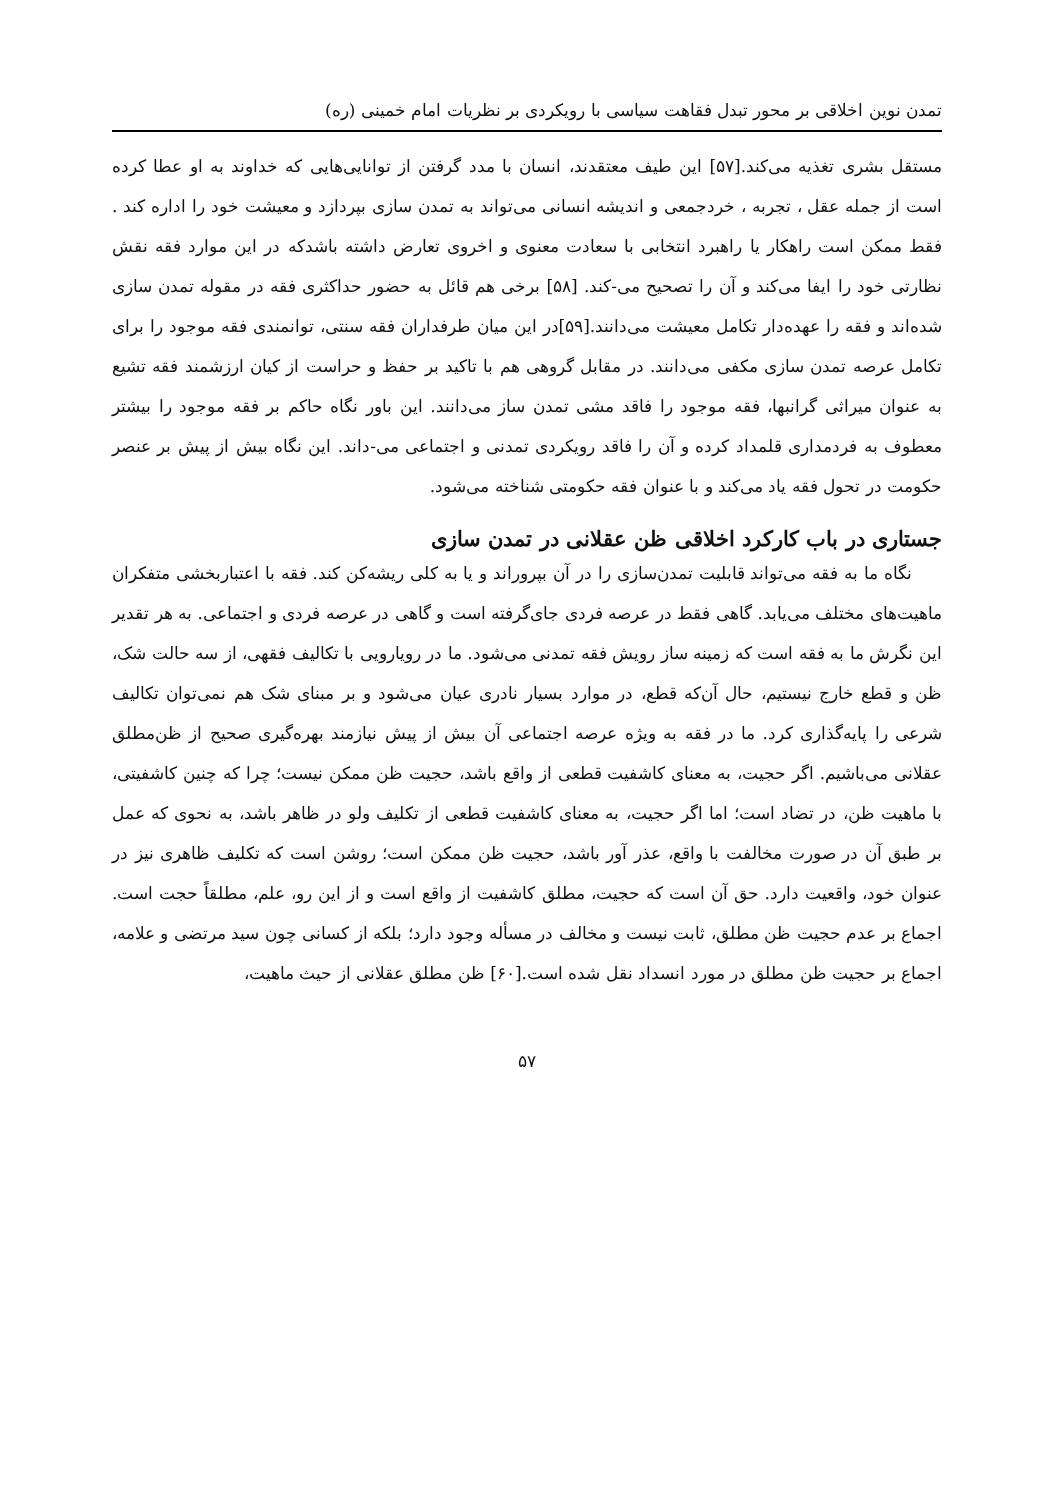تمدن نوین اخلاقی بر محور تبدل فقاهت سیاسی با رویکردی بر نظریات امام خمینی (ره)
مستقل بشری تغذیه می‌کند.[۵۷] این طیف معتقدند، انسان با مدد گرفتن از توانایی‌هایی که خداوند به او عطا کرده است از جمله عقل ، تجربه ، خردجمعی و اندیشه انسانی می‌تواند به تمدن سازی بپردازد و معیشت خود را اداره کند . فقط ممکن است راهکار یا راهبرد انتخابی با سعادت معنوی و اخروی تعارض داشته باشدکه در این موارد فقه نقش نظارتی خود را ایفا می‌کند و آن را تصحیح می-کند. [۵۸] برخی هم قائل به حضور حداکثری فقه در مقوله تمدن سازی شده‌اند و فقه را عهده‌دار تکامل معیشت می‌دانند.[۵۹]در این میان طرفداران فقه سنتی، توانمندی فقه موجود را برای تکامل عرصه تمدن سازی مکفی می‌دانند. در مقابل گروهی هم با تاکید بر حفظ و حراست از کیان ارزشمند فقه تشیع به عنوان میراثی گرانبها، فقه موجود را فاقد مشی تمدن ساز می‌دانند. این باور نگاه حاکم بر فقه موجود را بیشتر معطوف به فردمداری قلمداد کرده و آن را فاقد رویکردی تمدنی و اجتماعی می-داند. این نگاه بیش از پیش بر عنصر حکومت در تحول فقه یاد می‌کند و با عنوان فقه حکومتی شناخته می‌شود.
جستاری در باب کارکرد اخلاقی ظن عقلانی در تمدن سازی
نگاه ما به فقه می‌تواند قابلیت تمدن‌سازی را در آن بپروراند و یا به کلی ریشه‌کن کند. فقه با اعتباربخشی متفکران ماهیت‌های مختلف می‌یابد. گاهی فقط در عرصه فردی جای‌گرفته است و گاهی در عرصه فردی و اجتماعی. به هر تقدیر این نگرش ما به فقه است که زمینه ساز رویش فقه تمدنی می‌شود. ما در رویارویی با تکالیف فقهی، از سه حالت شک، ظن و قطع خارج نیستیم، حال آن‌که قطع، در موارد بسیار نادری عیان می‌شود و بر مبنای شک هم نمی‌توان تکالیف شرعی را پایه‌گذاری کرد. ما در فقه به ویژه عرصه اجتماعی آن بیش از پیش نیازمند بهره‌گیری صحیح از ظن‌مطلق عقلانی می‌باشیم. اگر حجیت، به معنای کاشفیت قطعی از واقع باشد، حجیت ظن ممکن نیست؛ چرا که چنین کاشفیتی، با ماهیت ظن، در تضاد است؛ اما اگر حجیت، به معنای کاشفیت قطعی از تکلیف ولو در ظاهر باشد، به نحوی که عمل بر طبق آن در صورت مخالفت با واقع، عذر آور باشد، حجیت ظن ممکن است؛ روشن است که تکلیف ظاهری نیز در عنوان خود، واقعیت دارد. حق آن است که حجیت، مطلق کاشفیت از واقع است و از این رو، علم، مطلقاً حجت است. اجماع بر عدم حجیت ظن مطلق، ثابت نیست و مخالف در مسأله وجود دارد؛ بلکه از کسانی چون سید مرتضی و علامه، اجماع بر حجیت ظن مطلق در مورد انسداد نقل شده است.[۶۰] ظن مطلق عقلانی از حیث ماهیت،
۵۷